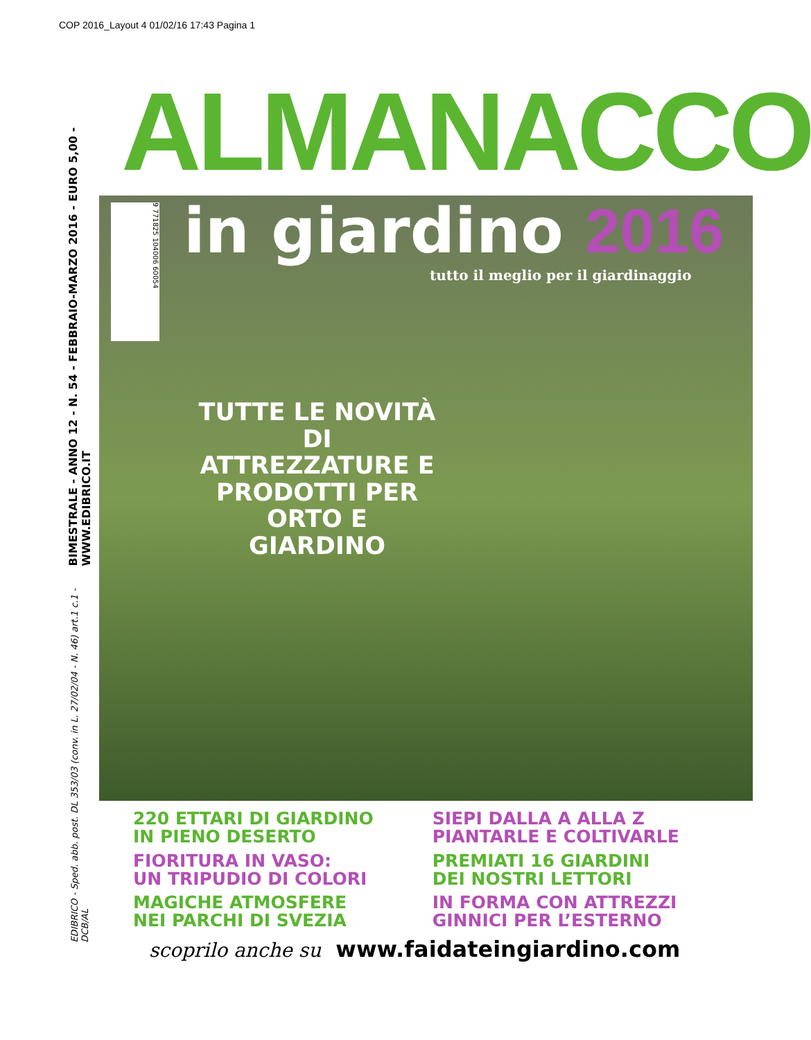COP 2016_Layout 4 01/02/16 17:43 Pagina 1
BIMESTRALE - ANNO 12 - N. 54 - FEBBRAIO-MARZO 2016 - EURO 5,00 - WWW.EDIBRICO.IT
EDIBRICO - Sped. abb. post. DL 353/03 (conv. in L. 27/02/04 - N. 46) art.1 c.1 - DCB/AL
9 771825 104006 60054
ALMANACCO
in giardino 2016
tutto il meglio per il giardinaggio
TUTTE LE NOVITÀ DI ATTREZZATURE E PRODOTTI PER ORTO E GIARDINO
220 ETTARI DI GIARDINO
IN PIENO DESERTO
FIORITURA IN VASO:
UN TRIPUDIO DI COLORI
MAGICHE ATMOSFERE
NEI PARCHI DI SVEZIA
SIEPI DALLA A ALLA Z
PIANTARLE E COLTIVARLE
PREMIATI 16 GIARDINI
DEI NOSTRI LETTORI
IN FORMA CON ATTREZZI
GINNICI PER L’ESTERNO
scoprilo anche su www.faidateingiardino.com